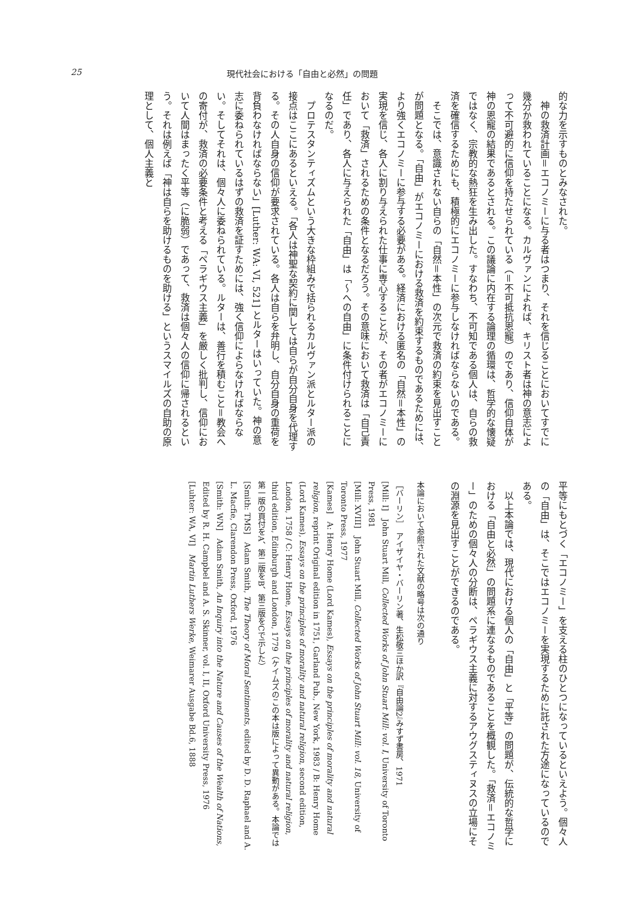25 現代社会における「自由と必然」の問題
的な力を示すものとみなされた。
　神の救済計画＝エコノミーに与る者はつまり、それを信じることにおいてすでに幾分か救われていることになる。カルヴァンによれば、キリスト者は神の意志によって不可避的に信仰を持たせられている（＝不可抵抗恩寵）のであり、信仰自体が神の恩寵の結果であるとされる。この議論に内在する論理の循環は、哲学的な懐疑ではなく、宗教的な熱狂を生み出した。すなわち、不可知である個人は、自らの救済を確信するためにも、積極的にエコノミーに参与しなければならないのである。
　そこでは、意識されない自らの「自然＝本性」の次元で救済の約束を見出すことが問題となる。「自由」がエコノミーにおける救済を約束するものであるためには、より強くエコノミーに参与する必要がある。経済における匿名の「自然＝本性」の実現を信じ、各人に割り与えられた仕事に専心することが、その者がエコノミーにおいて「救済」されるための条件となるだろう。その意味において救済は「自己責任」であり、各人に与えられた「自由」は「～への自由」に条件付けられることになるのだ。
　プロテスタンティズムという大きな枠組みで括られるカルヴァン派とルター派の接点はここにあるといえる。「各人は神聖な契約に関しては自らが自分自身を代理する。その人自身の信仰が要求されている。各人は自らを弁明し、自分自身の重荷を背負わなければならない」[Luther: WA: VI, 521] とルターはいっていた。神の意志に委ねられているはずの救済を証すためには、強く信仰によらなければならない。そしてそれは、個々人に委ねられている。ルターは、善行を積むこと＝教会への寄付が、救済の必要条件と考える「ペラギウス主義」を厳しく批判し、信仰において人間はまったく平等（に脆弱）であって、救済は個々人の信仰に帰されるという。それは例えば「神は自らを助けるものを助ける」というスマイルズの自助の原理として、個人主義と
平等にもとづく「エコノミー」を支える柱のひとつになっているといえよう。個々人の「自由」は、そこではエコノミーを実現するために託された方途になっているのである。
　以上本論では、現代における個人の「自由」と「平等」の問題が、伝統的な哲学における「自由と必然」の問題系に連なるものであることを概観した。「救済＝エコノミー」のための個々人の分断は、ペラギウス主義に対するアウグスティヌスの立場にその淵源を見出すことができるのである。
本論において参照された文献の略号は次の通り
［バーリン］　アイザイヤ・バーリン著、生松敬三ほか訳『自由論2』みすず書房、1971
[Mill: I]　John Stuart Mill, Collected Works of John Stuart Mill: vol. I, University of Toronto Press, 1981
[Mill: XVIII]　John Stuart Mill, Collected Works of John Stuart Mill: vol. 18, University of Toronto Press, 1977
[Kames]　A: Henry Home (Lord Kames), Essays on the principles of morality and natural religion, reprint Original edition in 1751, Garland Pub., New York, 1983 / B: Henry Home (Lord Kames), Essays on the principles of morality and natural religion, second edition, London, 1758 / C: Henry Home, Essays on the principles of morality and natural religion, third edition, Edinburgh and London, 1779（ケイムズのこの本は版によって異動がある。本論では第一版の頁付をA、第二版をB、第三版をCで示した）
[Smith: TMS]　Adam Smith, The Theory of Moral Sentiments, edited by D. D. Raphael and A. L. Macfie, Clarendon Press, Oxford, 1976
[Smith: WN]　Adam Smith, An Inquiry into the Nature and Causes of the Wealth of Nations, Edited by R. H. Campbel and A. S. Skinner, vol. I, II, Oxford University Press, 1976
[Luhter: WA, VI]　Martin Luthers Werke, Weimarer Ausgabe Bd.6, 1888